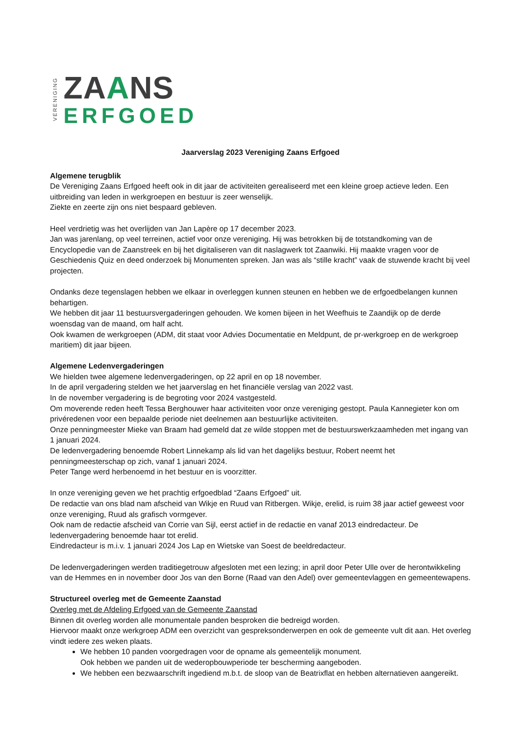VERENIGING
ZAANS
ERFGOED
Jaarverslag 2023 Vereniging Zaans Erfgoed
Algemene terugblik
De Vereniging Zaans Erfgoed heeft ook in dit jaar de activiteiten gerealiseerd met een kleine groep actieve leden. Een uitbreiding van leden in werkgroepen en bestuur is zeer wenselijk.
Ziekte en zeerte zijn ons niet bespaard gebleven.
Heel verdrietig was het overlijden van Jan Lapère op 17 december 2023.
Jan was jarenlang, op veel terreinen, actief voor onze vereniging. Hij was betrokken bij de totstandkoming van de Encyclopedie van de Zaanstreek en bij het digitaliseren van dit naslagwerk tot Zaanwiki. Hij maakte vragen voor de Geschiedenis Quiz en deed onderzoek bij Monumenten spreken. Jan was als “stille kracht” vaak de stuwende kracht bij veel projecten.
Ondanks deze tegenslagen hebben we elkaar in overleggen kunnen steunen en hebben we de erfgoedbelangen kunnen behartigen.
We hebben dit jaar 11 bestuursvergaderingen gehouden. We komen bijeen in het Weefhuis te Zaandijk op de derde woensdag van de maand, om half acht.
Ook kwamen de werkgroepen (ADM, dit staat voor Advies Documentatie en Meldpunt, de pr-werkgroep en de werkgroep maritiem) dit jaar bijeen.
Algemene Ledenvergaderingen
We hielden twee algemene ledenvergaderingen, op 22 april en op 18 november.
In de april vergadering stelden we het jaarverslag en het financiële verslag van 2022 vast.
In de november vergadering is de begroting voor 2024 vastgesteld.
Om moverende reden heeft Tessa Berghouwer haar activiteiten voor onze vereniging gestopt. Paula Kannegieter kon om privéredenen voor een bepaalde periode niet deelnemen aan bestuurlijke activiteiten.
Onze penningmeester Mieke van Braam had gemeld dat ze wilde stoppen met de bestuurswerkzaamheden met ingang van 1 januari 2024.
De ledenvergadering benoemde Robert Linnekamp als lid van het dagelijks bestuur, Robert neemt het penningmeesterschap op zich, vanaf 1 januari 2024.
Peter Tange werd herbenoemd in het bestuur en is voorzitter.
In onze vereniging geven we het prachtig erfgoedblad “Zaans Erfgoed” uit.
De redactie van ons blad nam afscheid van Wikje en Ruud van Ritbergen. Wikje, erelid, is ruim 38 jaar actief geweest voor onze vereniging, Ruud als grafisch vormgever.
Ook nam de redactie afscheid van Corrie van Sijl, eerst actief in de redactie en vanaf 2013 eindredacteur. De ledenvergadering benoemde haar tot erelid.
Eindredacteur is m.i.v. 1 januari 2024 Jos Lap en Wietske van Soest de beeldredacteur.
De ledenvergaderingen werden traditiegetrouw afgesloten met een lezing; in april door Peter Ulle over de herontwikkeling van de Hemmes en in november door Jos van den Borne (Raad van den Adel) over gemeentevlaggen en gemeentewapens.
Structureel overleg met de Gemeente Zaanstad
Overleg met de Afdeling Erfgoed van de Gemeente Zaanstad
Binnen dit overleg worden alle monumentale panden besproken die bedreigd worden.
Hiervoor maakt onze werkgroep ADM een overzicht van gespreksonderwerpen en ook de gemeente vult dit aan. Het overleg vindt iedere zes weken plaats.
We hebben 10 panden voorgedragen voor de opname als gemeentelijk monument.
Ook hebben we panden uit de wederopbouwperiode ter bescherming aangeboden.
We hebben een bezwaarschrift ingediend m.b.t. de sloop van de Beatrixflat en hebben alternatieven aangereikt.